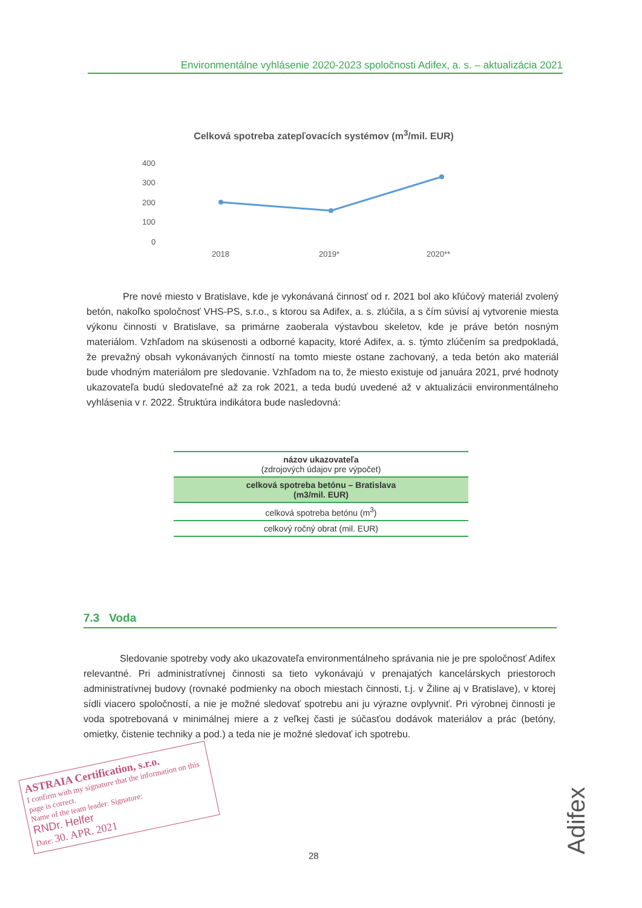Environmentálne vyhlásenie 2020-2023 spoločnosti Adifex, a. s. – aktualizácia 2021
Celková spotreba zatepľovacích systémov (m<sup>3</sup>/mil. EUR)
400
300
200
100
0
2018
2019*
2020**
Pre nové miesto v Bratislave, kde je vykonávaná činnosť od r. 2021 bol ako kľúčový materiál zvolený betón, nakoľko spoločnosť VHS-PS, s.r.o., s ktorou sa Adifex, a. s. zlúčila, a s čím súvisí aj vytvorenie miesta výkonu činnosti v Bratislave, sa primárne zaoberala výstavbou skeletov, kde je práve betón nosným materiálom. Vzhľadom na skúsenosti a odborné kapacity, ktoré Adifex, a. s. týmto zlúčením sa predpokladá, že prevažný obsah vykonávaných činností na tomto mieste ostane zachovaný, a teda betón ako materiál bude vhodným materiálom pre sledovanie. Vzhľadom na to, že miesto existuje od januára 2021, prvé hodnoty ukazovateľa budú sledovateľné až za rok 2021, a teda budú uvedené až v aktualizácii environmentálneho vyhlásenia v r. 2022. Štruktúra indikátora bude nasledovná:
| názov ukazovateľa (zdrojových údajov pre výpočet) |
| --- |
| celková spotreba betónu – Bratislava (m3/mil. EUR) |
| celková spotreba betónu (m<sup>3</sup>) |
| celkový ročný obrat (mil. EUR) |
7.3 Voda
Sledovanie spotreby vody ako ukazovateľa environmentálneho správania nie je pre spoločnosť Adifex relevantné. Pri administratívnej činnosti sa tieto vykonávajú v prenajatých kancelárskych priestoroch administratívnej budovy (rovnaké podmienky na oboch miestach činnosti, t.j. v Žiline aj v Bratislave), v ktorej sídli viacero spoločností, a nie je možné sledovať spotrebu ani ju výrazne ovplyvniť. Pri výrobnej činnosti je voda spotrebovaná v minimálnej miere a z veľkej časti je súčasťou dodávok materiálov a prác (betóny, omietky, čistenie techniky a pod.) a teda nie je možné sledovať ich spotrebu.
ASTRAIA Certification, s.r.o.
I confirm with my signature that the information on this page is correct.
Name of the team leader: Signature:
RNDr. Helfer
Date: 30. APR. 2021
28
Adifex